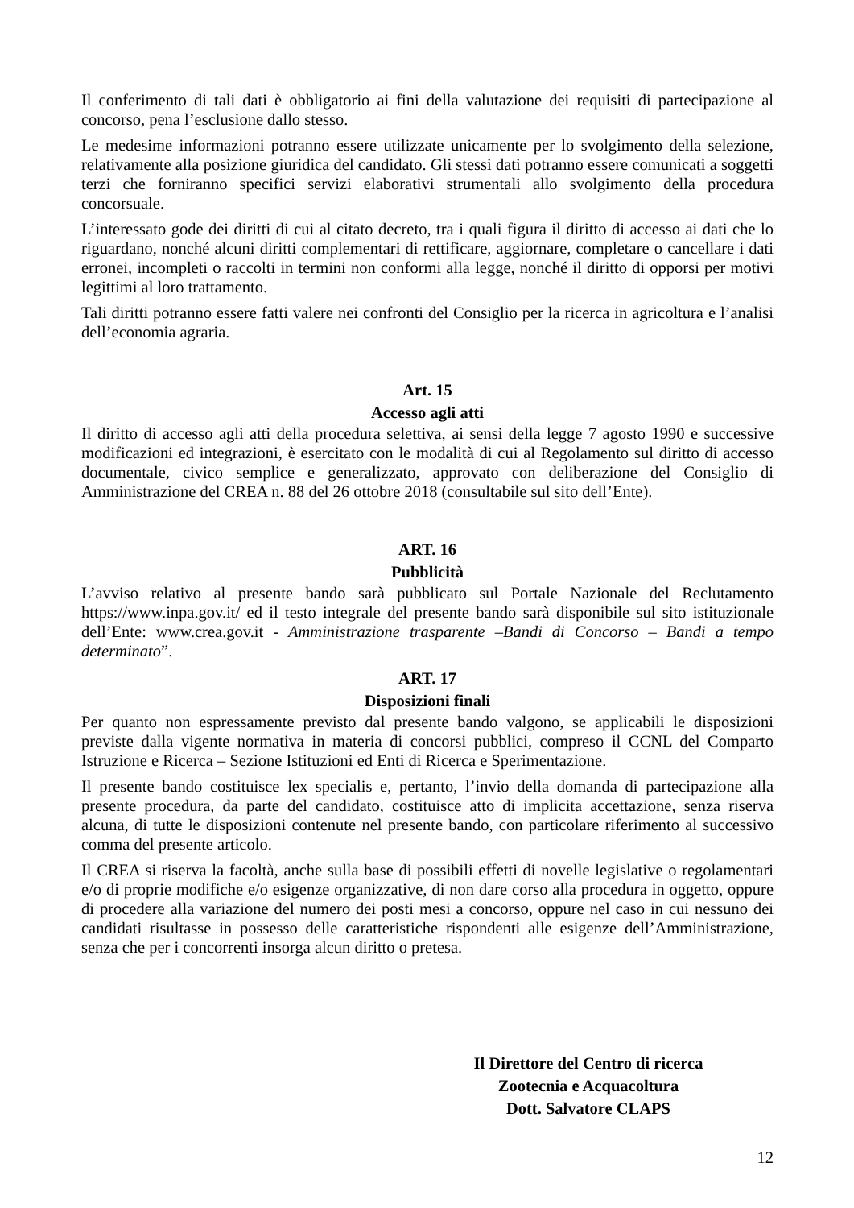Il conferimento di tali dati è obbligatorio ai fini della valutazione dei requisiti di partecipazione al concorso, pena l’esclusione dallo stesso.
Le medesime informazioni potranno essere utilizzate unicamente per lo svolgimento della selezione, relativamente alla posizione giuridica del candidato. Gli stessi dati potranno essere comunicati a soggetti terzi che forniranno specifici servizi elaborativi strumentali allo svolgimento della procedura concorsuale.
L’interessato gode dei diritti di cui al citato decreto, tra i quali figura il diritto di accesso ai dati che lo riguardano, nonché alcuni diritti complementari di rettificare, aggiornare, completare o cancellare i dati erronei, incompleti o raccolti in termini non conformi alla legge, nonché il diritto di opporsi per motivi legittimi al loro trattamento.
Tali diritti potranno essere fatti valere nei confronti del Consiglio per la ricerca in agricoltura e l’analisi dell’economia agraria.
Art. 15
Accesso agli atti
Il diritto di accesso agli atti della procedura selettiva, ai sensi della legge 7 agosto 1990 e successive modificazioni ed integrazioni, è esercitato con le modalità di cui al Regolamento sul diritto di accesso documentale, civico semplice e generalizzato, approvato con deliberazione del Consiglio di Amministrazione del CREA n. 88 del 26 ottobre 2018 (consultabile sul sito dell’Ente).
ART. 16
Pubblicità
L’avviso relativo al presente bando sarà pubblicato sul Portale Nazionale del Reclutamento https://www.inpa.gov.it/ ed il testo integrale del presente bando sarà disponibile sul sito istituzionale dell’Ente: www.crea.gov.it - Amministrazione trasparente –Bandi di Concorso – Bandi a tempo determinato”.
ART. 17
Disposizioni finali
Per quanto non espressamente previsto dal presente bando valgono, se applicabili le disposizioni previste dalla vigente normativa in materia di concorsi pubblici, compreso il CCNL del Comparto Istruzione e Ricerca – Sezione Istituzioni ed Enti di Ricerca e Sperimentazione.
Il presente bando costituisce lex specialis e, pertanto, l’invio della domanda di partecipazione alla presente procedura, da parte del candidato, costituisce atto di implicita accettazione, senza riserva alcuna, di tutte le disposizioni contenute nel presente bando, con particolare riferimento al successivo comma del presente articolo.
Il CREA si riserva la facoltà, anche sulla base di possibili effetti di novelle legislative o regolamentari e/o di proprie modifiche e/o esigenze organizzative, di non dare corso alla procedura in oggetto, oppure di procedere alla variazione del numero dei posti mesi a concorso, oppure nel caso in cui nessuno dei candidati risultasse in possesso delle caratteristiche rispondenti alle esigenze dell’Amministrazione, senza che per i concorrenti insorga alcun diritto o pretesa.
Il Direttore del Centro di ricerca
Zootecnia e Acquacoltura
Dott. Salvatore CLAPS
12